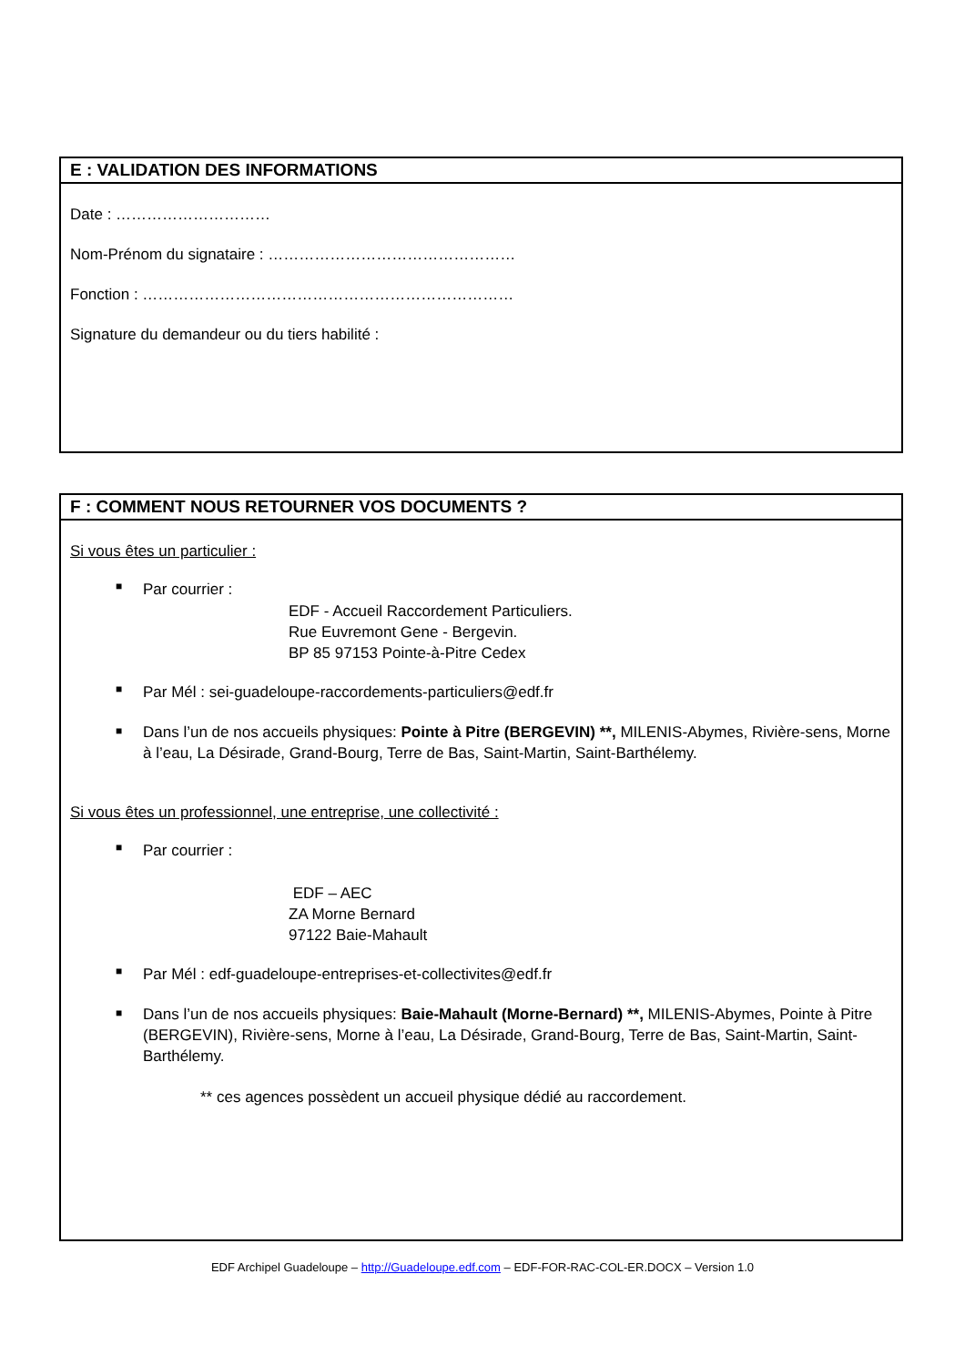E : VALIDATION DES INFORMATIONS
Date : …………………………
Nom-Prénom du signataire : …………………………………………
Fonction : ………………………………………………………………
Signature du demandeur ou du tiers habilité :
F : COMMENT NOUS RETOURNER VOS DOCUMENTS ?
Si vous êtes un particulier :
■ Par courrier :
EDF - Accueil Raccordement Particuliers.
Rue Euvremont Gene - Bergevin.
BP 85 97153 Pointe-à-Pitre Cedex
■ Par Mél : sei-guadeloupe-raccordements-particuliers@edf.fr
■ Dans l’un de nos accueils physiques: Pointe à Pitre (BERGEVIN) **, MILENIS-Abymes, Rivière-sens, Morne à l’eau, La Désirade, Grand-Bourg, Terre de Bas, Saint-Martin, Saint-Barthélemy.
Si vous êtes un professionnel, une entreprise, une collectivité :
■ Par courrier :
EDF – AEC
ZA Morne Bernard
97122 Baie-Mahault
■ Par Mél : edf-guadeloupe-entreprises-et-collectivites@edf.fr
■ Dans l’un de nos accueils physiques: Baie-Mahault (Morne-Bernard) **, MILENIS-Abymes, Pointe à Pitre (BERGEVIN), Rivière-sens, Morne à l’eau, La Désirade, Grand-Bourg, Terre de Bas, Saint-Martin, Saint-Barthélemy.
** ces agences possèdent un accueil physique dédié au raccordement.
EDF Archipel Guadeloupe – http://Guadeloupe.edf.com – EDF-FOR-RAC-COL-ER.DOCX – Version 1.0